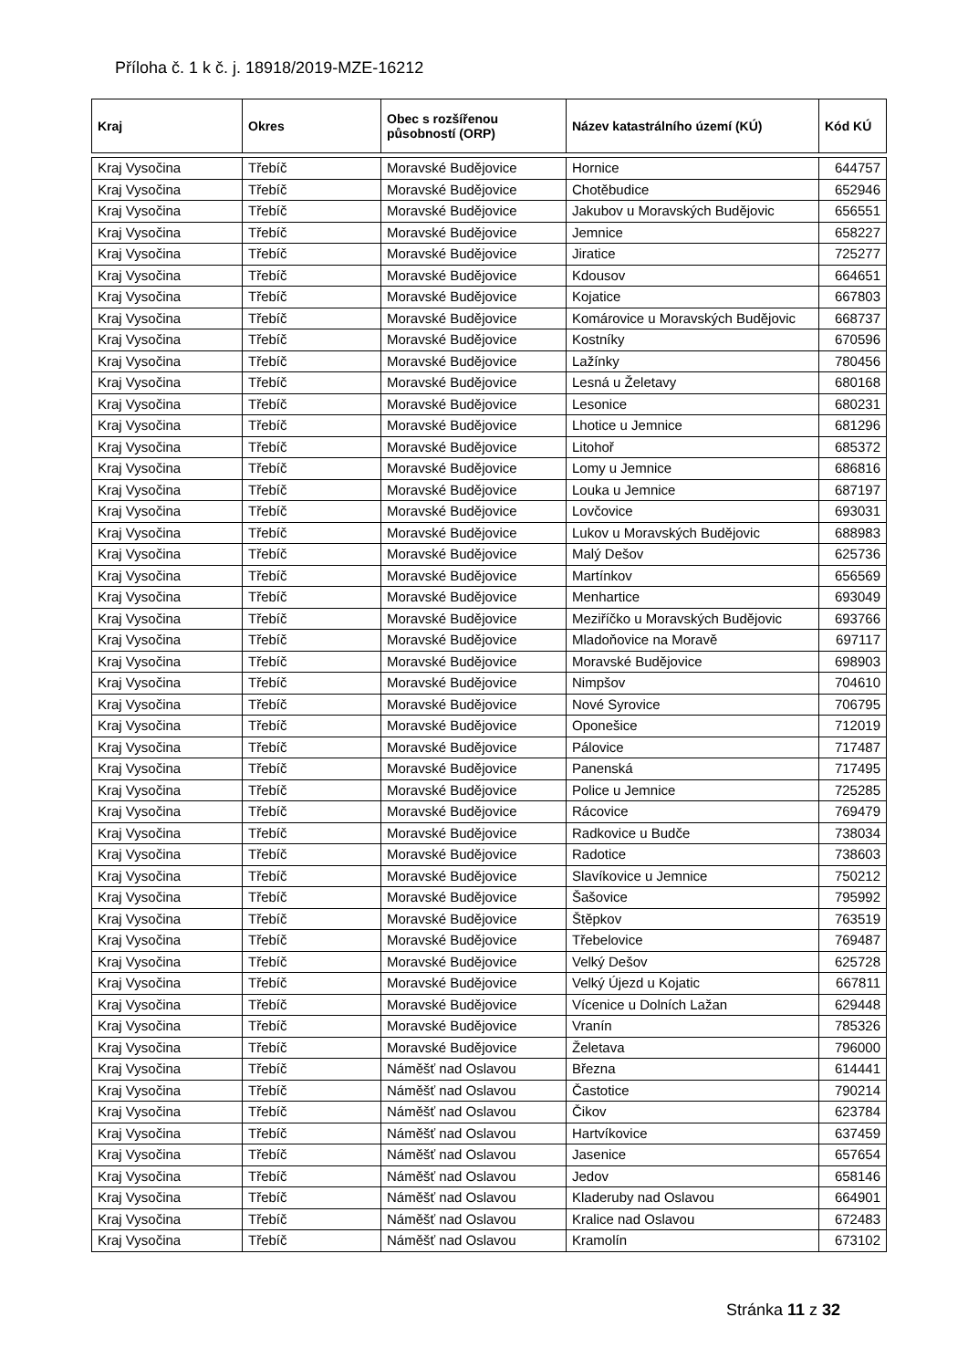Příloha č. 1 k č. j. 18918/2019-MZE-16212
| Kraj | Okres | Obec s rozšířenou působností (ORP) | Název katastrálního území (KÚ) | Kód KÚ |
| --- | --- | --- | --- | --- |
| Kraj Vysočina | Třebíč | Moravské Budějovice | Hornice | 644757 |
| Kraj Vysočina | Třebíč | Moravské Budějovice | Chotěbudice | 652946 |
| Kraj Vysočina | Třebíč | Moravské Budějovice | Jakubov u Moravských Budějovic | 656551 |
| Kraj Vysočina | Třebíč | Moravské Budějovice | Jemnice | 658227 |
| Kraj Vysočina | Třebíč | Moravské Budějovice | Jiratice | 725277 |
| Kraj Vysočina | Třebíč | Moravské Budějovice | Kdousov | 664651 |
| Kraj Vysočina | Třebíč | Moravské Budějovice | Kojatice | 667803 |
| Kraj Vysočina | Třebíč | Moravské Budějovice | Komárovice u Moravských Budějovic | 668737 |
| Kraj Vysočina | Třebíč | Moravské Budějovice | Kostníky | 670596 |
| Kraj Vysočina | Třebíč | Moravské Budějovice | Lažínky | 780456 |
| Kraj Vysočina | Třebíč | Moravské Budějovice | Lesná u Želetavy | 680168 |
| Kraj Vysočina | Třebíč | Moravské Budějovice | Lesonice | 680231 |
| Kraj Vysočina | Třebíč | Moravské Budějovice | Lhotice u Jemnice | 681296 |
| Kraj Vysočina | Třebíč | Moravské Budějovice | Litohoř | 685372 |
| Kraj Vysočina | Třebíč | Moravské Budějovice | Lomy u Jemnice | 686816 |
| Kraj Vysočina | Třebíč | Moravské Budějovice | Louka u Jemnice | 687197 |
| Kraj Vysočina | Třebíč | Moravské Budějovice | Lovčovice | 693031 |
| Kraj Vysočina | Třebíč | Moravské Budějovice | Lukov u Moravských Budějovic | 688983 |
| Kraj Vysočina | Třebíč | Moravské Budějovice | Malý Dešov | 625736 |
| Kraj Vysočina | Třebíč | Moravské Budějovice | Martínkov | 656569 |
| Kraj Vysočina | Třebíč | Moravské Budějovice | Menhartice | 693049 |
| Kraj Vysočina | Třebíč | Moravské Budějovice | Meziříčko u Moravských Budějovic | 693766 |
| Kraj Vysočina | Třebíč | Moravské Budějovice | Mladoňovice na Moravě | 697117 |
| Kraj Vysočina | Třebíč | Moravské Budějovice | Moravské Budějovice | 698903 |
| Kraj Vysočina | Třebíč | Moravské Budějovice | Nimpšov | 704610 |
| Kraj Vysočina | Třebíč | Moravské Budějovice | Nové Syrovice | 706795 |
| Kraj Vysočina | Třebíč | Moravské Budějovice | Oponešice | 712019 |
| Kraj Vysočina | Třebíč | Moravské Budějovice | Pálovice | 717487 |
| Kraj Vysočina | Třebíč | Moravské Budějovice | Panenská | 717495 |
| Kraj Vysočina | Třebíč | Moravské Budějovice | Police u Jemnice | 725285 |
| Kraj Vysočina | Třebíč | Moravské Budějovice | Rácovice | 769479 |
| Kraj Vysočina | Třebíč | Moravské Budějovice | Radkovice u Budče | 738034 |
| Kraj Vysočina | Třebíč | Moravské Budějovice | Radotice | 738603 |
| Kraj Vysočina | Třebíč | Moravské Budějovice | Slavíkovice u Jemnice | 750212 |
| Kraj Vysočina | Třebíč | Moravské Budějovice | Šašovice | 795992 |
| Kraj Vysočina | Třebíč | Moravské Budějovice | Štěpkov | 763519 |
| Kraj Vysočina | Třebíč | Moravské Budějovice | Třebelovice | 769487 |
| Kraj Vysočina | Třebíč | Moravské Budějovice | Velký Dešov | 625728 |
| Kraj Vysočina | Třebíč | Moravské Budějovice | Velký Újezd u Kojatic | 667811 |
| Kraj Vysočina | Třebíč | Moravské Budějovice | Vícenice u Dolních Lažan | 629448 |
| Kraj Vysočina | Třebíč | Moravské Budějovice | Vranín | 785326 |
| Kraj Vysočina | Třebíč | Moravské Budějovice | Želetava | 796000 |
| Kraj Vysočina | Třebíč | Náměšť nad Oslavou | Března | 614441 |
| Kraj Vysočina | Třebíč | Náměšť nad Oslavou | Častotice | 790214 |
| Kraj Vysočina | Třebíč | Náměšť nad Oslavou | Čikov | 623784 |
| Kraj Vysočina | Třebíč | Náměšť nad Oslavou | Hartvíkovice | 637459 |
| Kraj Vysočina | Třebíč | Náměšť nad Oslavou | Jasenice | 657654 |
| Kraj Vysočina | Třebíč | Náměšť nad Oslavou | Jedov | 658146 |
| Kraj Vysočina | Třebíč | Náměšť nad Oslavou | Kladeruby nad Oslavou | 664901 |
| Kraj Vysočina | Třebíč | Náměšť nad Oslavou | Kralice nad Oslavou | 672483 |
| Kraj Vysočina | Třebíč | Náměšť nad Oslavou | Kramolín | 673102 |
Stránka 11 z 32